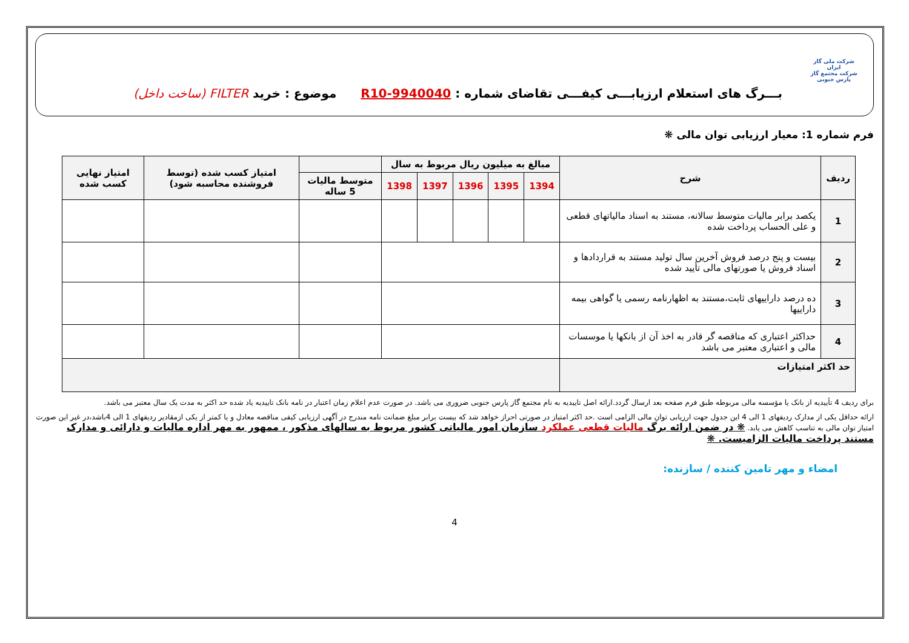شرکت ملی گاز ایران
شرکت مجتمع گاز پارس جنوبی
بـــرگ های استعلام ارزیابـــی کیفـــی تقاضای شماره : R10-9940040
موضوع : خرید FILTER (ساخت داخل)
فرم شماره 1: معیار ارزیابی توان مالی ❋
| ردیف | شرح | مبالغ به میلیون ریال مربوط به سال | | | | | | امتیاز کسب شده (توسط فروشنده محاسبه شود) | امتیاز نهایی کسب شده |
| --- | --- | --- | --- | --- | --- | --- | --- | --- | --- |
| | | 1394 | 1395 | 1396 | 1397 | 1398 | متوسط مالیات 5 ساله | | |
| 1 | یکصد برابر مالیات متوسط سالانه، مستند به اسناد مالیاتهای قطعی و علی الحساب پرداخت شده | | | | | | | | |
| 2 | بیست و پنج درصد فروش آخرین سال تولید مستند به قراردادها و اسناد فروش یا صورتهای مالی تأیید شده | | | | | | | | |
| 3 | ده درصد داراییهای ثابت،مستند به اظهارنامه رسمی یا گواهی بیمه داراییها | | | | | | | | |
| 4 | حداکثر اعتباری که مناقصه گر قادر به اخذ آن از بانکها یا موسسات مالی و اعتباری معتبر می باشد | | | | | | | | |
| حد اکثر امتیازات | | | | | | | | | |
برای ردیف 4 تأییدیه از بانک یا مؤسسه مالی مربوطه طبق فرم صفحه بعد ارسال گردد.ارائه اصل تاییدیه به نام مجتمع گاز پارس جنوبی ضروری می باشد. در صورت عدم اعلام زمان اعتبار در نامه بانک تاییدیه یاد شده حد اکثر به مدت یک سال معتبر می باشد.
ارائه حداقل یکی از مدارک ردیفهای 1 الی 4 این جدول جهت ارزیابی توان مالی الزامی است .حد اکثر امتیاز در صورتی احراز خواهد شد که بیست برابر مبلغ ضمانت نامه مندرج در آگهی ارزیابی کیفی مناقصه معادل و یا کمتر از یکی ازمقادیر ردیفهای 1 الی 4باشد،در غیر این صورت امتیاز توان مالی به تناسب کاهش می یابد. ❋ در ضمن ارائه برگ مالیات قطعی عملکرد سازمان امور مالیاتی کشور مربوط به سالهای مذکور ، ممهور به مهر اداره مالیات و دارائی و مدارک مستند پرداخت مالیات الزامیست. ❋
امضاء و مهر تامین کننده / سازنده:
4